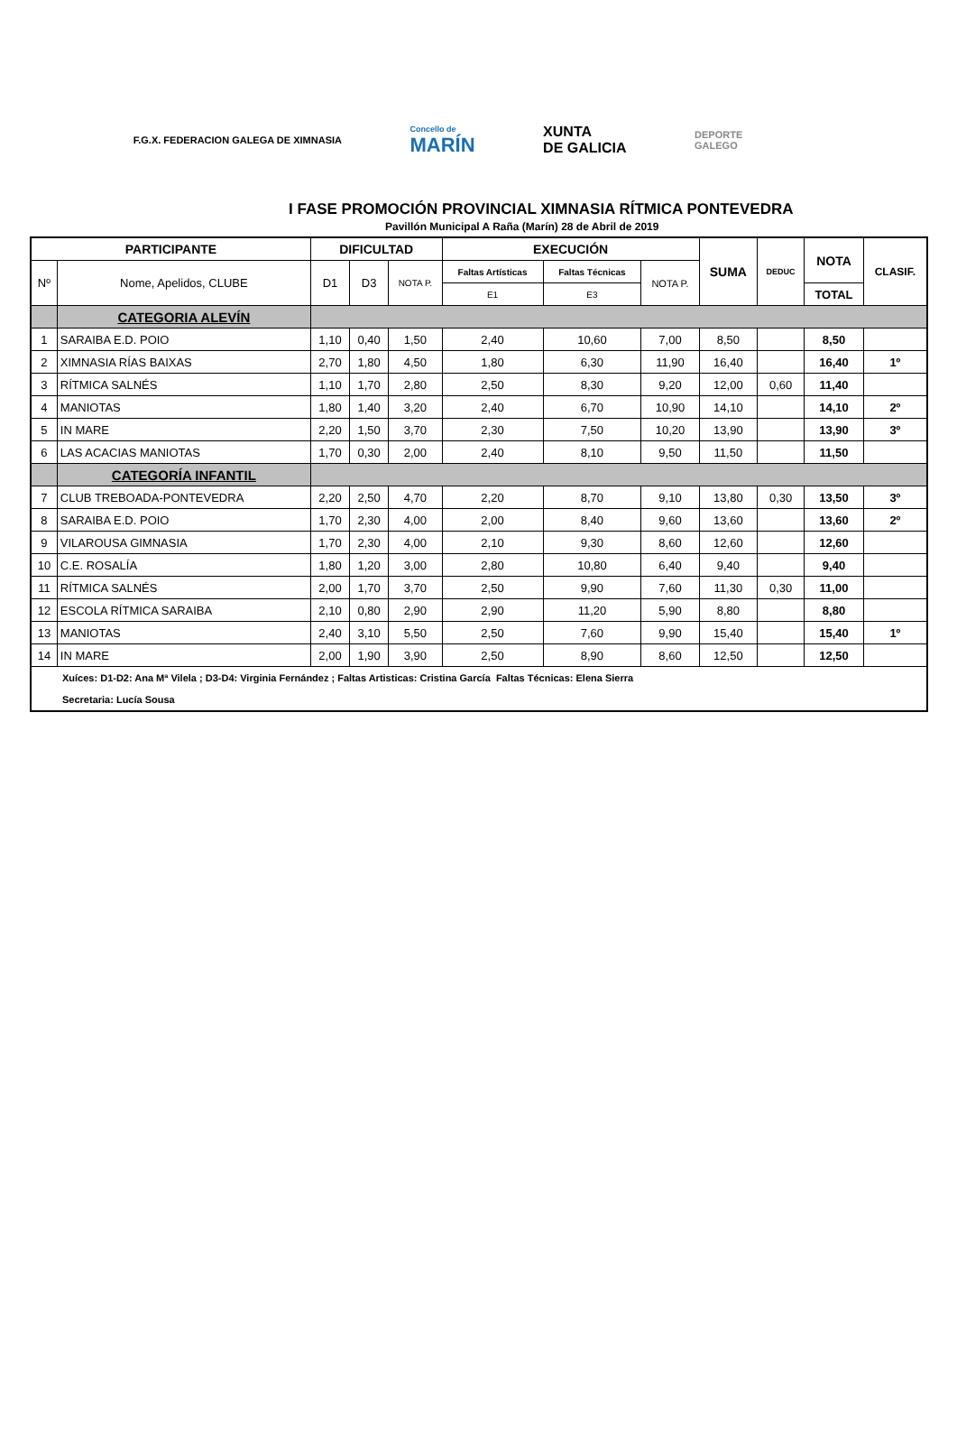F.G.X. FEDERACION GALEGA DE XIMNASIA
Concello de
MARÍN
XUNTA
DE GALICIA
DEPORTE
GALEGO
I FASE PROMOCIÓN PROVINCIAL XIMNASIA RÍTMICA PONTEVEDRA
Pavillón Municipal A Raña (Marín) 28 de Abril de 2019
| PARTICIPANTE | | DIFICULTAD | | | EXECUCIÓN | | | SUMA | DEDUC | NOTA | CLASIF. |
| --- | --- | --- | --- | --- | --- | --- | --- | --- | --- | --- | --- |
| Nº | Nome, Apelidos, CLUBE | D1 | D3 | NOTA P. | Faltas Artísticas | Faltas Técnicas | NOTA P. | | | | |
| | | | | | E1 | E3 | | | | TOTAL | |
| | CATEGORIA ALEVÍN | | | | | | | | | | |
| 1 | SARAIBA E.D. POIO | 1,10 | 0,40 | 1,50 | 2,40 | 10,60 | 7,00 | 8,50 | | 8,50 | |
| 2 | XIMNASIA RÍAS BAIXAS | 2,70 | 1,80 | 4,50 | 1,80 | 6,30 | 11,90 | 16,40 | | 16,40 | 1º |
| 3 | RÍTMICA SALNÉS | 1,10 | 1,70 | 2,80 | 2,50 | 8,30 | 9,20 | 12,00 | 0,60 | 11,40 | |
| 4 | MANIOTAS | 1,80 | 1,40 | 3,20 | 2,40 | 6,70 | 10,90 | 14,10 | | 14,10 | 2º |
| 5 | IN MARE | 2,20 | 1,50 | 3,70 | 2,30 | 7,50 | 10,20 | 13,90 | | 13,90 | 3º |
| 6 | LAS ACACIAS MANIOTAS | 1,70 | 0,30 | 2,00 | 2,40 | 8,10 | 9,50 | 11,50 | | 11,50 | |
| | CATEGORÍA INFANTIL | | | | | | | | | | |
| 7 | CLUB TREBOADA-PONTEVEDRA | 2,20 | 2,50 | 4,70 | 2,20 | 8,70 | 9,10 | 13,80 | 0,30 | 13,50 | 3º |
| 8 | SARAIBA E.D. POIO | 1,70 | 2,30 | 4,00 | 2,00 | 8,40 | 9,60 | 13,60 | | 13,60 | 2º |
| 9 | VILAROUSA GIMNASIA | 1,70 | 2,30 | 4,00 | 2,10 | 9,30 | 8,60 | 12,60 | | 12,60 | |
| 10 | C.E. ROSALÍA | 1,80 | 1,20 | 3,00 | 2,80 | 10,80 | 6,40 | 9,40 | | 9,40 | |
| 11 | RÍTMICA SALNÉS | 2,00 | 1,70 | 3,70 | 2,50 | 9,90 | 7,60 | 11,30 | 0,30 | 11,00 | |
| 12 | ESCOLA RÍTMICA SARAIBA | 2,10 | 0,80 | 2,90 | 2,90 | 11,20 | 5,90 | 8,80 | | 8,80 | |
| 13 | MANIOTAS | 2,40 | 3,10 | 5,50 | 2,50 | 7,60 | 9,90 | 15,40 | | 15,40 | 1º |
| 14 | IN MARE | 2,00 | 1,90 | 3,90 | 2,50 | 8,90 | 8,60 | 12,50 | | 12,50 | |
| Xuíces: D1-D2: Ana Mª Vilela ; D3-D4: Virginia Fernández ; Faltas Artisticas: Cristina García Faltas Técnicas: Elena Sierra | | | | | | | | | | | |
| Secretaria: Lucía Sousa | | | | | | | | | | | |